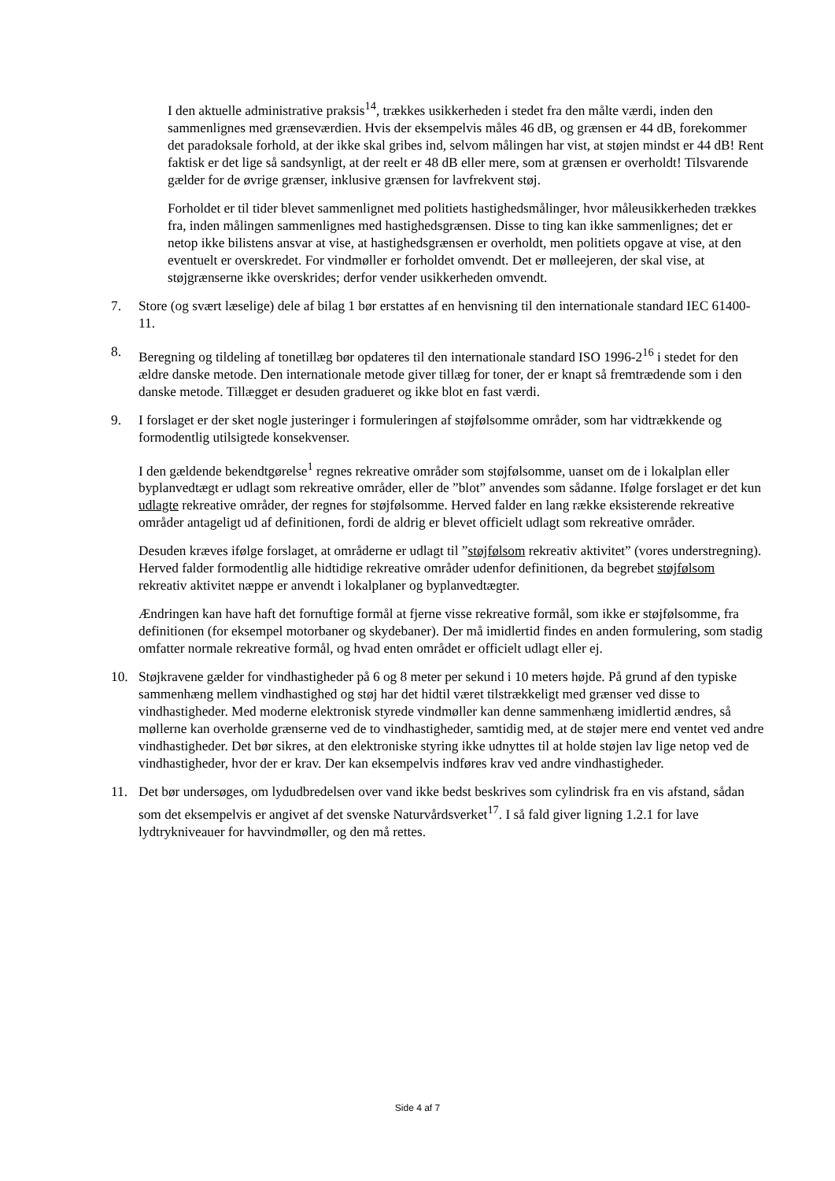I den aktuelle administrative praksis<sup>14</sup>, trækkes usikkerheden i stedet fra den målte værdi, inden den sammenlignes med grænseværdien. Hvis der eksempelvis måles 46 dB, og grænsen er 44 dB, forekommer det paradoksale forhold, at der ikke skal gribes ind, selvom målingen har vist, at støjen mindst er 44 dB! Rent faktisk er det lige så sandsynligt, at der reelt er 48 dB eller mere, som at grænsen er overholdt! Tilsvarende gælder for de øvrige grænser, inklusive grænsen for lavfrekvent støj.
Forholdet er til tider blevet sammenlignet med politiets hastighedsmålinger, hvor måleusikkerheden trækkes fra, inden målingen sammenlignes med hastighedsgrænsen. Disse to ting kan ikke sammenlignes; det er netop ikke bilistens ansvar at vise, at hastighedsgrænsen er overholdt, men politiets opgave at vise, at den eventuelt er overskredet. For vindmøller er forholdet omvendt. Det er mølleejeren, der skal vise, at støjgrænserne ikke overskrides; derfor vender usikkerheden omvendt.
7. Store (og svært læselige) dele af bilag 1 bør erstattes af en henvisning til den internationale standard IEC 61400-11.
8. Beregning og tildeling af tonetillæg bør opdateres til den internationale standard ISO 1996-2<sup>16</sup> i stedet for den ældre danske metode. Den internationale metode giver tillæg for toner, der er knapt så fremtrædende som i den danske metode. Tillægget er desuden gradueret og ikke blot en fast værdi.
9. I forslaget er der sket nogle justeringer i formuleringen af støjfølsomme områder, som har vidtrækkende og formodentlig utilsigtede konsekvenser.
I den gældende bekendtgørelse<sup>1</sup> regnes rekreative områder som støjfølsomme, uanset om de i lokalplan eller byplanvedtægt er udlagt som rekreative områder, eller de ”blot” anvendes som sådanne. Ifølge forslaget er det kun udlagte rekreative områder, der regnes for støjfølsomme. Herved falder en lang række eksisterende rekreative områder antageligt ud af definitionen, fordi de aldrig er blevet officielt udlagt som rekreative områder.
Desuden kræves ifølge forslaget, at områderne er udlagt til ”støjfølsom rekreativ aktivitet” (vores understregning). Herved falder formodentlig alle hidtidige rekreative områder udenfor definitionen, da begrebet støjfølsom rekreativ aktivitet næppe er anvendt i lokalplaner og byplanvedtægter.
Ændringen kan have haft det fornuftige formål at fjerne visse rekreative formål, som ikke er støjfølsomme, fra definitionen (for eksempel motorbaner og skydebaner). Der må imidlertid findes en anden formulering, som stadig omfatter normale rekreative formål, og hvad enten området er officielt udlagt eller ej.
10. Støjkravene gælder for vindhastigheder på 6 og 8 meter per sekund i 10 meters højde. På grund af den typiske sammenhæng mellem vindhastighed og støj har det hidtil været tilstrækkeligt med grænser ved disse to vindhastigheder. Med moderne elektronisk styrede vindmøller kan denne sammenhæng imidlertid ændres, så møllerne kan overholde grænserne ved de to vindhastigheder, samtidig med, at de støjer mere end ventet ved andre vindhastigheder. Det bør sikres, at den elektroniske styring ikke udnyttes til at holde støjen lav lige netop ved de vindhastigheder, hvor der er krav. Der kan eksempelvis indføres krav ved andre vindhastigheder.
11. Det bør undersøges, om lydudbredelsen over vand ikke bedst beskrives som cylindrisk fra en vis afstand, sådan som det eksempelvis er angivet af det svenske Naturvårdsverket<sup>17</sup>. I så fald giver ligning 1.2.1 for lave lydtrykniveauer for havvindmøller, og den må rettes.
Side 4 af 7